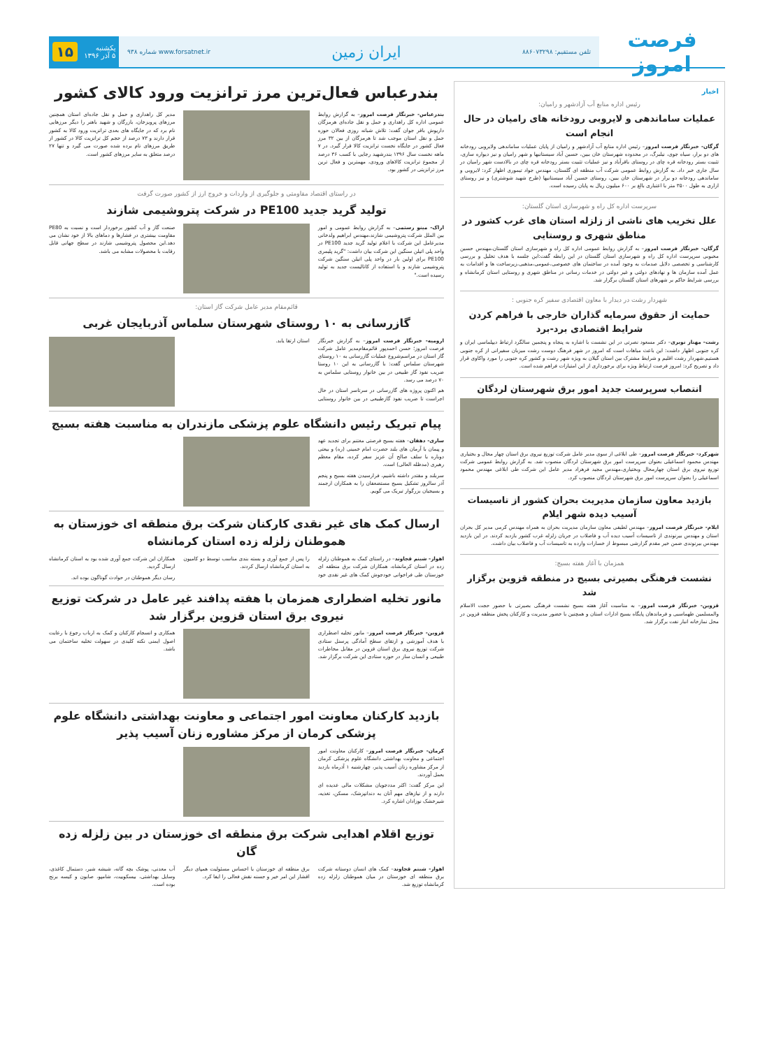فرصت امروز
تلفن مستقیم: ۸۸۶۰۷۳۲۹۸ ایران زمین www.forsatnet.ir شماره ۹۳۸
یکشنبه
۵ آذر ۱۳۹۶ ۱۵
اخبار
رئیس اداره منابع آب آزادشهر و رامیان:
عملیات ساماندهی و لایروبی رودخانه های رامیان در حال انجام است
گرگان- خبرنگار فرصت امروز– رئیس اداره منابع آب آزادشهر و رامیان از پایان عملیات ساماندهی ولایروبی رودخانه های دو برار، سیاه جوی، نیلبرگ، در محدوده شهرستان خان ببین، حسین آباد سیستانیها و شهر رامیان و نیز دیواره سازی، تثبیت بستر رودخانه قره چای در روستای باقرآباد و نیز عملیات تثبیت بستر رودخانه قره چای در بالادست شهر رامیان در سال جاری خبر داد. به گزارش روابط عمومی شرکت آب منطقه ای گلستان، مهندس جواد تیموری اظهار کرد: لایروبی و ساماندهی رودخانه دو برار در شهرستان خان ببین، روستای حسین آباد سیستانیها (طرح شهید شوشتری) و نیز روستای ازاری به طول ۳۵۰۰ متر با اعتباری بالغ بر ۶۰۰ میلیون ریال به پایان رسیده است.
سرپرست اداره کل راه و شهرسازی استان گلستان:
علل تخریب های ناشی از زلزله استان های غرب کشور در مناطق شهری و روستایی
گرگان- خبرنگار فرصت امروز– به گزارش روابط عمومی اداره کل راه و شهرسازی استان گلستان،مهندس حسین محبوبی سرپرست اداره کل راه و شهرسازی استان گلستان در این رابطه گفت:این جلسه با هدف تحلیل و بررسی کارشناسی و تخصصی دلایل صدمات به وجود آمده در ساختمان های خصوصی،عمومی،مذهبی،زیرساخت ها و اقدامات به عمل آمده سازمان ها و نهادهای دولتی و غیر دولتی در خدمات رسانی در مناطق شهری و روستایی استان کرمانشاه و بررسی شرایط حاکم بر شهرهای استان گلستان برگزار شد.
شهردار رشت در دیدار با معاون اقتصادی سفیر کره جنوبی :
حمایت از حقوق سرمایه گذاران خارجی با فراهم کردن شرایط اقتصادی برد-برد
رشت- مهناز نوبری– دکتر مسعود نصرتی در این نشست با اشاره به پنجاه و پنجمین سالگرد ارتباط دیپلماسی ایران و کره جنوبی اظهار داشت: این باعث مباهات است که امروز در شهر فرهنگ دوست رشت میزبان سفیرانی از کره جنوبی هستیم.شهردار رشت اقلیم و شرایط مشترک بین استان گیلان به ویژه شهر رشت و کشور کره جنوبی را مورد واکاوی قرار داد و تصریح کرد: امروز فرصت ارتباط ویژه برای برخورداری از این امتیازات فراهم شده است.
انتصاب سرپرست جدید امور برق شهرستان لردگان
شهرکرد- خبرنگار فرصت امروز– طی ابلاغی از سوی مدیر عامل شرکت توزیع نیروی برق استان چهار محال و بختیاری مهندس محمود اسماعیلی بعنوان سرپرست امور برق شهرستان لردگان منصوب شد. به گزارش روابط عمومی شرکت توزیع نیروی برق استان چهارمحال وبختیاری،مهندس مجید فرهزاد مدیر عامل این شرکت طی ابلاغی مهندس محمود اسماعیلی را بعنوان سرپرست امور برق شهرستان لردگان منصوب کرد.
بازدید معاون سازمان مدیریت بحران کشور از تاسیسات آسیب دیده شهر ایلام
ایلام- خبرنگار فرصت امروز– مهندس لطیفی معاون سازمان مدیریت بحران به همراه مهندس کرمی مدیر کل بحران استان و مهندس بیرنوندی از تاسیسات آسیب دیده آب و فاضلاب در جریان زلزله غرب کشور بازدید کردند. در این بازدید مهندس بیرنوندی ضمن خیر مقدم گزارشی مبسوط از خسارات وارده به تاسیسات آب و فاضلاب بیان داشت.
همزمان با آغاز هفته بسیج:
نشست فرهنگی بصیرتی بسیج در منطقه قزوین برگزار شد
قزوین- خبرنگار فرصت امروز– به مناسبت آغاز هفته بسیج نشست فرهنگی بصیرتی با حضور حجت الاسلام والمسلمین طهماسبی و فرماندهان پایگاه بسیج ادارات استان و همچنین با حضور مدیریت و کارکنان پخش منطقه قزوین در محل نمازخانه انبار نفت برگزار شد.
بندرعباس فعال‌ترین مرز ترانزیت ورود کالای کشور
بندرعباس- خبرنگار فرصت امروز– به گزارش روابط عمومی اداره کل راهداری و حمل و نقل جاده‌ای هرمزگان داریوش باقر جوان گفت: تلاش شبانه روزی فعالان حوزه حمل و نقل استان موجب شد تا هرمزگان از بین ۳۲ مرز فعال کشور در جایگاه نخست ترانزیت کالا قرار گیرد. در ۷ ماهه نخست سال ۱۳۹۶ بندرشهید رجایی با کسب ۳۶ درصد از مجموع ترانزیت کالاهای ورودی، مهمترین و فعال ترین مرز ترانزیتی در کشور بود.
مدیر کل راهداری و حمل و نقل جاده‌ای استان همچنین مرزهای پرویزخان، بازرگان و شهید باهنر را دیگر مرزهایی نام برد که در جایگاه های بعدی ترانزیت ورود کالا به کشور قرار دارند و ۷۳ درصد از حجم کل ترانزیت کالا در کشور از طریق مرزهای نام برده شده صورت می گیرد و تنها ۲۷ درصد متعلق به سایر مرزهای کشور است.
در راستای اقتصاد مقاومتی و جلوگیری از واردات و خروج ارز از کشور صورت گرفت
تولید گرید جدید PE100 در شرکت پتروشیمی شازند
اراک- مینو رستمی– به گزارش روابط عمومی و امور بین الملل شرکت پتروشیمی شازند،مهندس ابراهیم ولدخانی مدیرعامل این شرکت با اعلام تولید گرید جدید PE100 در واحد پلی اتیلن سنگین این شرکت بیان داشت: "گرید پلیمری PE100 برای اولین بار در واحد پلی اتیلن سنگین شرکت پتروشیمی شازند و با استفاده از کاتالیست جدید به تولید رسیده است."
صنعت گاز و آب کشور برخوردار است و نسبت به PE80 مقاومت بیشتری در فشارها و دماهای بالا از خود نشان می دهد.این محصول پتروشیمی شازند در سطح جهانی قابل رقابت با محصولات مشابه می باشد.
قائم‌مقام مدیر عامل شرکت گاز استان:
گازرسانی به ۱۰ روستای شهرستان سلماس آذربایجان غربی
ارومیه- خبرنگار فرصت امروز– به گزارش خبرنگار فرصت امروز؛ حسن احمدپور قائم‌مقام‌مدیر عامل شرکت گاز استان در مراسم‌شروع عملیات گازرسانی به ۱۰ روستای شهرستان سلماس گفت: با گازرسانی به این ۱۰ روستا ضریب نفوذ گاز طبیعی در بین خانوار روستایی سلماس به ۷۰ درصد می رسد.
هم اکنون پروژه های گازرسانی در سرتاسر استان در حال اجراست تا ضریب نفوذ گازطبیعی در بین خانوار روستایی استان ارتقا یابد.
پیام تبریک رئیس دانشگاه علوم پزشکی مازندران به مناسبت هفته بسیج
ساری- دهقان– هفته بسیج فرصتی مغتنم برای تجدید عهد و پیمان با آرمان های بلند حضرت امام خمینی (ره) و بیعتی دوباره با سلف صالح آن عزیز سفر کرده، مقام معظم رهبری (مدظله العالی) است.
سربلند و مقتدر داشته باشیم، فرارسیدن هفته بسیج و پنجم آذر سالروز تشکیل بسیج مستضعفان را به همکاران ارجمند و بسیجیان بزرگوار تبریک می گویم.
ارسال کمک های غیر نقدی کارکنان شرکت برق منطقه ای خوزستان به هموطنان زلزله زده استان کرمانشاه
اهواز- شبنم قجاوند– در راستای کمک به هموطنان زلزله زده در استان کرمانشاه، همکاران شرکت برق منطقه ای خوزستان طی فراخوانی خودجوش کمک های غیر نقدی خود را پس از جمع آوری و بسته بندی مناسب توسط دو کامیون به استان کرمانشاه ارسال کردند.
همکاران این شرکت جمع آوری شده بود به استان کرمانشاه ارسال گردید.
رسان دیگر هموطنان در حوادث گوناگون بوده اند.
مانور تخلیه اضطراری همزمان با هفته پدافند غیر عامل در شرکت توزیع نیروی برق استان قزوین برگزار شد
قزوین- خبرنگار فرصت امروز– مانور تخلیه اضطراری با هدف آموزشی و ارتقای سطح آمادگی پرسنل ستادی شرکت توزیع نیروی برق استان قزوین در مقابل مخاطرات طبیعی و انسان ساز در حوزه ستادی این شرکت برگزار شد.
همکاری و انسجام کارکنان و کمک به ارباب رجوع با رعایت اصول ایمنی نکته کلیدی در سهولت تخلیه ساختمان می باشد.
بازدید کارکنان معاونت امور اجتماعی و معاونت بهداشتی دانشگاه علوم پزشکی کرمان از مرکز مشاوره زنان آسیب پذیر
کرمان- خبرنگار فرصت امروز– کارکنان معاونت امور اجتماعی و معاونت بهداشتی دانشگاه علوم پزشکی کرمان از مرکز مشاوره زنان آسیب پذیر، چهارشنبه ۱ آذرماه بازدید بعمل آوردند.
این مرکز گفت: اکثر مددجویان مشکلات مالی عدیده ای دارند و از نیازهای مهم آنان به دندانپزشک، مسکن، تغذیه، شیرخشک نوزادان اشاره کرد.
توزیع اقلام اهدایی شرکت برق منطقه ای خوزستان در بین زلزله زده گان
اهواز- شبنم قجاوند– کمک های انسان دوستانه شرکت برق منطقه ای خوزستان در میان هموطنان زلزله زده کرمانشاه توزیع شد.
برق منطقه ای خوزستان با احساس مسئولیت همپای دیگر اقشار این امر خیر و حسنه نقش فعالی را ایفا کرد.
آب معدنی، پوشک بچه گانه، شیشه شیر، دستمال کاغذی، وسایل بهداشتی، بیسکوییت، شامپو، صابون و کیسه برنج بوده است.